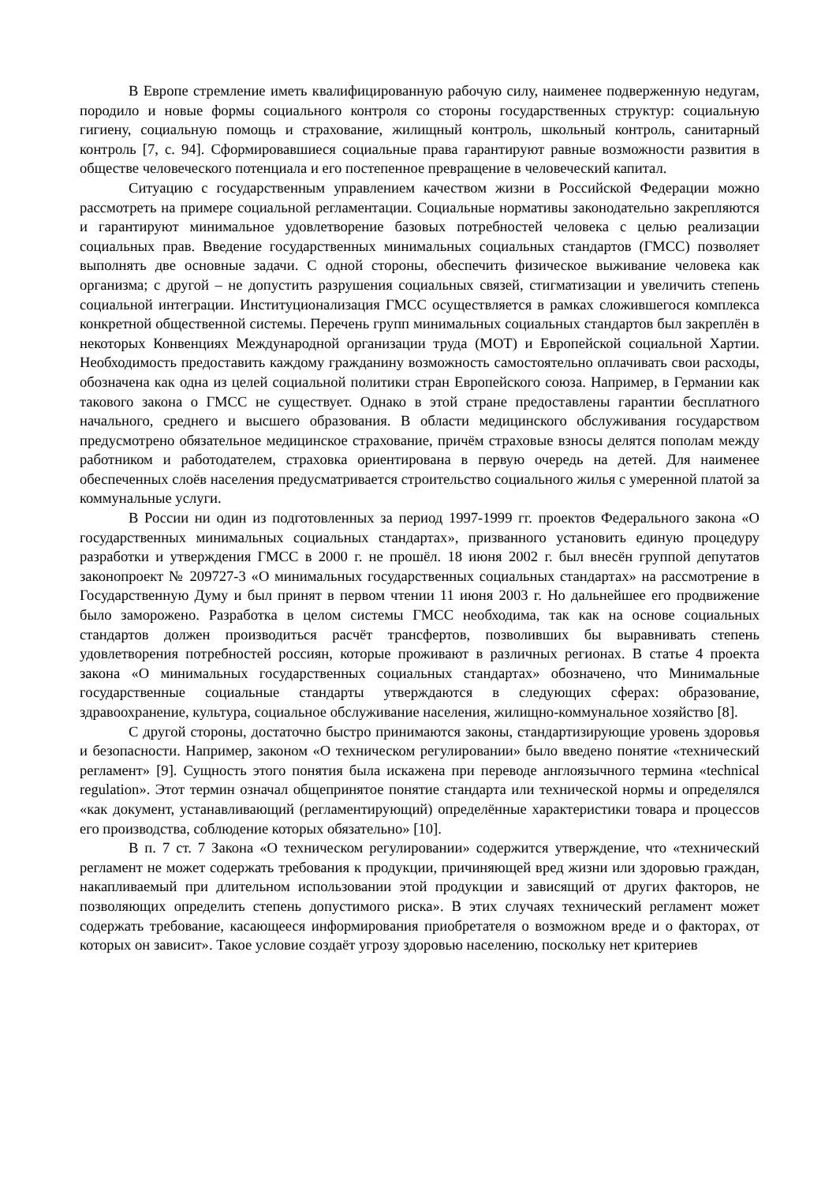В Европе стремление иметь квалифицированную рабочую силу, наименее подверженную недугам, породило и новые формы социального контроля со стороны государственных структур: социальную гигиену, социальную помощь и страхование, жилищный контроль, школьный контроль, санитарный контроль [7, с. 94]. Сформировавшиеся социальные права гарантируют равные возможности развития в обществе человеческого потенциала и его постепенное превращение в человеческий капитал.
Ситуацию с государственным управлением качеством жизни в Российской Федерации можно рассмотреть на примере социальной регламентации. Социальные нормативы законодательно закрепляются и гарантируют минимальное удовлетворение базовых потребностей человека с целью реализации социальных прав. Введение государственных минимальных социальных стандартов (ГМСС) позволяет выполнять две основные задачи. С одной стороны, обеспечить физическое выживание человека как организма; с другой – не допустить разрушения социальных связей, стигматизации и увеличить степень социальной интеграции. Институционализация ГМСС осуществляется в рамках сложившегося комплекса конкретной общественной системы. Перечень групп минимальных социальных стандартов был закреплён в некоторых Конвенциях Международной организации труда (МОТ) и Европейской социальной Хартии. Необходимость предоставить каждому гражданину возможность самостоятельно оплачивать свои расходы, обозначена как одна из целей социальной политики стран Европейского союза. Например, в Германии как такового закона о ГМСС не существует. Однако в этой стране предоставлены гарантии бесплатного начального, среднего и высшего образования. В области медицинского обслуживания государством предусмотрено обязательное медицинское страхование, причём страховые взносы делятся пополам между работником и работодателем, страховка ориентирована в первую очередь на детей. Для наименее обеспеченных слоёв населения предусматривается строительство социального жилья с умеренной платой за коммунальные услуги.
В России ни один из подготовленных за период 1997-1999 гг. проектов Федерального закона «О государственных минимальных социальных стандартах», призванного установить единую процедуру разработки и утверждения ГМСС в 2000 г. не прошёл. 18 июня 2002 г. был внесён группой депутатов законопроект № 209727-3 «О минимальных государственных социальных стандартах» на рассмотрение в Государственную Думу и был принят в первом чтении 11 июня 2003 г. Но дальнейшее его продвижение было заморожено. Разработка в целом системы ГМСС необходима, так как на основе социальных стандартов должен производиться расчёт трансфертов, позволивших бы выравнивать степень удовлетворения потребностей россиян, которые проживают в различных регионах. В статье 4 проекта закона «О минимальных государственных социальных стандартах» обозначено, что Минимальные государственные социальные стандарты утверждаются в следующих сферах: образование, здравоохранение, культура, социальное обслуживание населения, жилищно-коммунальное хозяйство [8].
С другой стороны, достаточно быстро принимаются законы, стандартизирующие уровень здоровья и безопасности. Например, законом «О техническом регулировании» было введено понятие «технический регламент» [9]. Сущность этого понятия была искажена при переводе англоязычного термина «technical regulation». Этот термин означал общепринятое понятие стандарта или технической нормы и определялся «как документ, устанавливающий (регламентирующий) определённые характеристики товара и процессов его производства, соблюдение которых обязательно» [10].
В п. 7 ст. 7 Закона «О техническом регулировании» содержится утверждение, что «технический регламент не может содержать требования к продукции, причиняющей вред жизни или здоровью граждан, накапливаемый при длительном использовании этой продукции и зависящий от других факторов, не позволяющих определить степень допустимого риска». В этих случаях технический регламент может содержать требование, касающееся информирования приобретателя о возможном вреде и о факторах, от которых он зависит». Такое условие создаёт угрозу здоровью населению, поскольку нет критериев